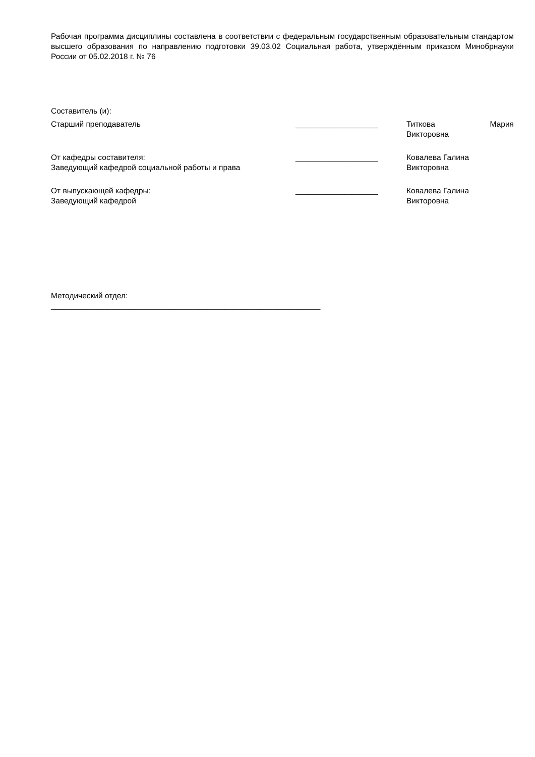Рабочая программа дисциплины составлена в соответствии с федеральным государственным образовательным стандартом высшего образования по направлению подготовки 39.03.02 Социальная работа, утверждённым приказом Минобрнауки России от 05.02.2018 г. № 76
Составитель (и):
Старший преподаватель ___________________ Титкова Мария
Викторовна
От кафедры составителя:
Заведующий кафедрой социальной работы и права
___________________ Ковалева Галина
Викторовна
От выпускающей кафедры:
Заведующий кафедрой
___________________ Ковалева Галина
Викторовна
Методический отдел:
______________________________________________________________